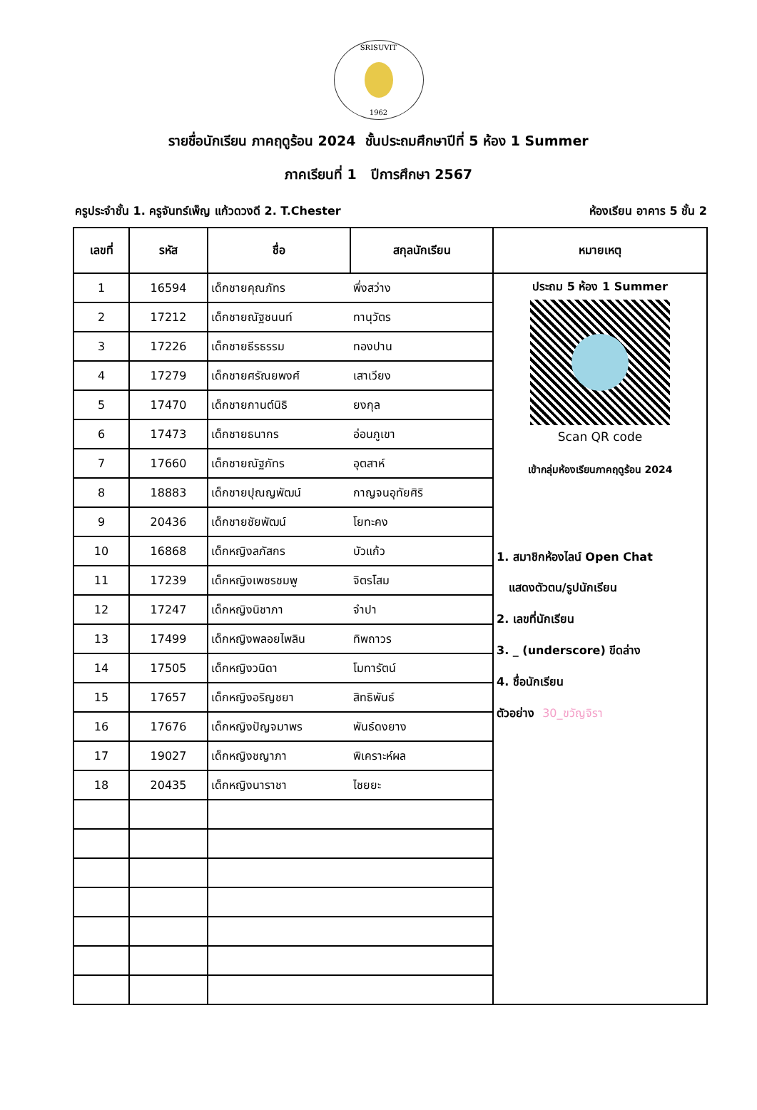SRISUVIT
1962
รายชื่อนักเรียน ภาคฤดูร้อน 2024 ชั้นประถมศึกษาปีที่ 5 ห้อง 1 Summer
ภาคเรียนที่ 1 ปีการศึกษา 2567
ครูประจำชั้น 1. ครูจันทร์เพ็ญ แก้วดวงดี 2. T.Chester ห้องเรียน อาคาร 5 ชั้น 2
| เลขที่ | รหัส | ชื่อ | สกุลนักเรียน | หมายเหตุ |
| --- | --- | --- | --- | --- |
| 1 | 16594 | เด็กชายคุณภัทร | พึ่งสว่าง | ประถม 5 ห้อง 1 Summer Scan QR code เข้ากลุ่มห้องเรียนภาคฤดูร้อน 2024 1. สมาชิกห้องไลน์ Open Chat แสดงตัวตน/รูปนักเรียน 2. เลขที่นักเรียน 3. _ (underscore) ขีดล่าง 4. ชื่อนักเรียน ตัวอย่าง 30_ขวัญจิรา |
| 2 | 17212 | เด็กชายณัฐชนนท์ | ทานุวัตร | |
| 3 | 17226 | เด็กชายธีรธรรม | ทองปาน | |
| 4 | 17279 | เด็กชายศรัณยพงศ์ | เสาเวียง | |
| 5 | 17470 | เด็กชายกานต์นิธิ | ยงกุล | |
| 6 | 17473 | เด็กชายธนากร | อ่อนภูเขา | |
| 7 | 17660 | เด็กชายณัฐภัทร | อุตสาห์ | |
| 8 | 18883 | เด็กชายปุณญพัฒน์ | กาญจนอุทัยศิริ | |
| 9 | 20436 | เด็กชายชัยพัฒน์ | โยทะคง | |
| 10 | 16868 | เด็กหญิงลภัสกร | บัวแก้ว | |
| 11 | 17239 | เด็กหญิงเพชรชมพู | จิตรโสม | |
| 12 | 17247 | เด็กหญิงนิชาภา | จำปา | |
| 13 | 17499 | เด็กหญิงพลอยไพลิน | ทิพถาวร | |
| 14 | 17505 | เด็กหญิงวนิดา | โมทารัตน์ | |
| 15 | 17657 | เด็กหญิงอริญชยา | สิทธิพันธ์ | |
| 16 | 17676 | เด็กหญิงปัญจมาพร | พันธ์ดงยาง | |
| 17 | 19027 | เด็กหญิงชญาภา | พิเคราะห์ผล | |
| 18 | 20435 | เด็กหญิงนาราชา | ไชยยะ | |